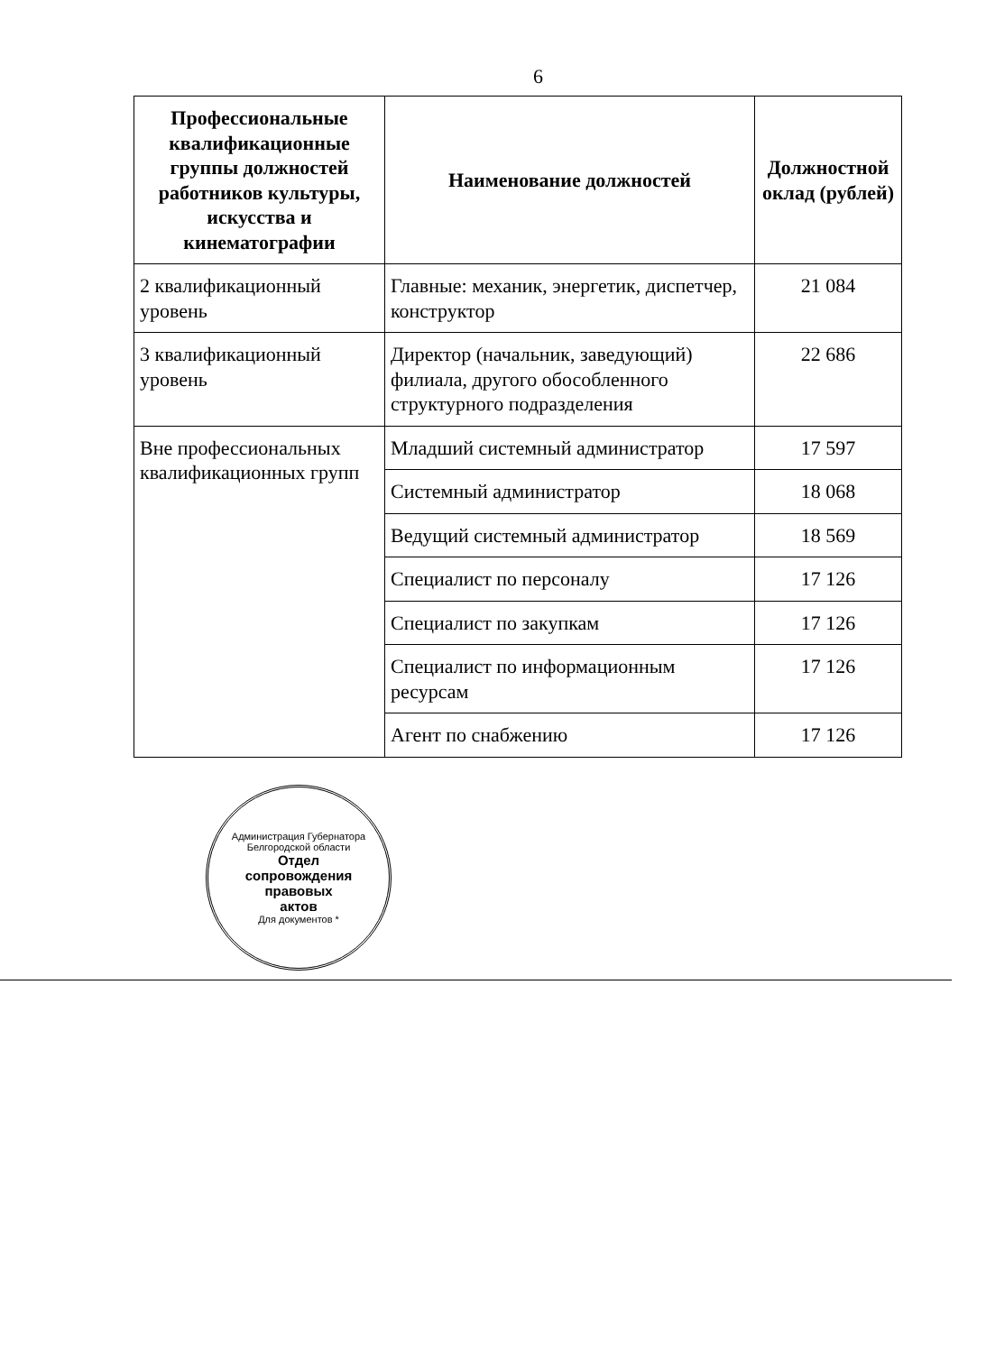6
| Профессиональные квалификационные группы должностей работников культуры, искусства и кинематографии | Наименование должностей | Должностной оклад (рублей) |
| --- | --- | --- |
| 2 квалификационный уровень | Главные: механик, энергетик, диспетчер, конструктор | 21 084 |
| 3 квалификационный уровень | Директор (начальник, заведующий) филиала, другого обособленного структурного подразделения | 22 686 |
| Вне профессиональных квалификационных групп | Младший системный администратор | 17 597 |
| | Системный администратор | 18 068 |
| | Ведущий системный администратор | 18 569 |
| | Специалист по персоналу | 17 126 |
| | Специалист по закупкам | 17 126 |
| | Специалист по информационным ресурсам | 17 126 |
| | Агент по снабжению | 17 126 |
Администрация Губернатора Белгородской области
Отдел
сопровождения
правовых
актов
Для документов *